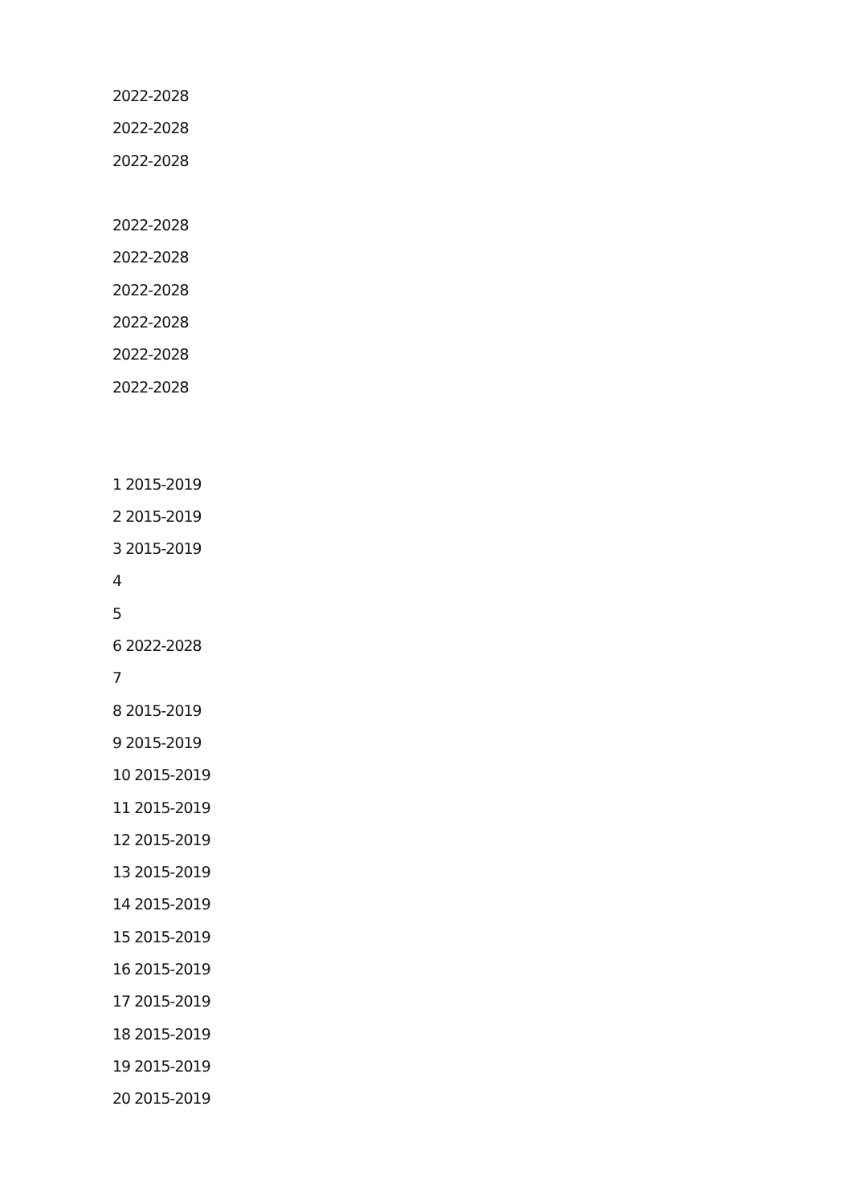2022-2028
2022-2028
2022-2028
2022-2028
2022-2028
2022-2028
2022-2028
2022-2028
2022-2028
1 2015-2019
2 2015-2019
3 2015-2019
4
5
6 2022-2028
7
8 2015-2019
9 2015-2019
10 2015-2019
11 2015-2019
12 2015-2019
13 2015-2019
14 2015-2019
15 2015-2019
16 2015-2019
17 2015-2019
18 2015-2019
19 2015-2019
20 2015-2019